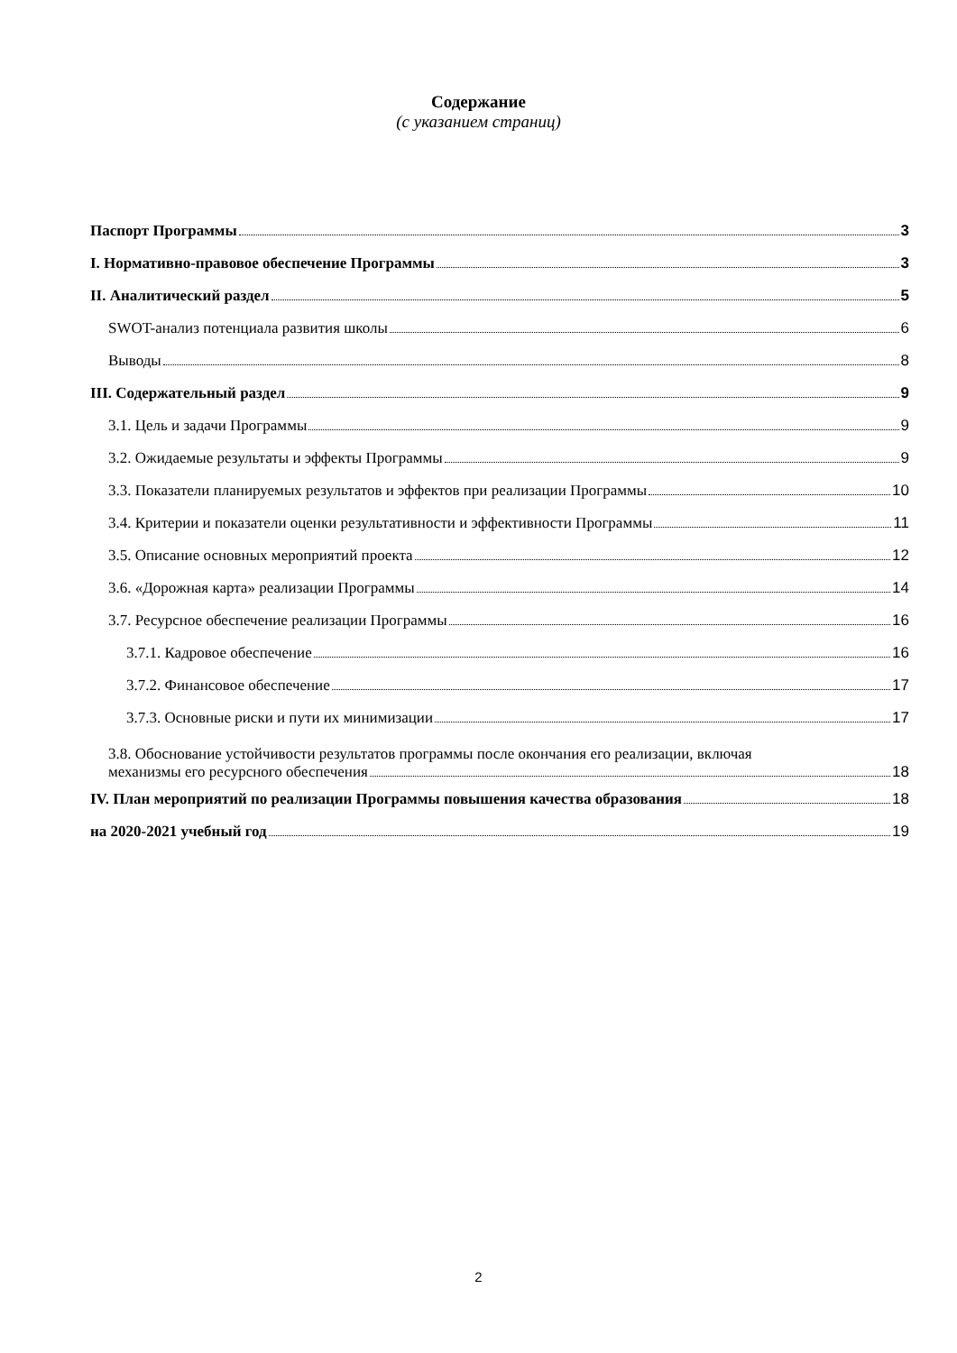Содержание
(с указанием страниц)
Паспорт Программы 3
I. Нормативно-правовое обеспечение Программы 3
II. Аналитический раздел 5
SWOT-анализ потенциала развития школы 6
Выводы 8
III. Содержательный раздел 9
3.1. Цель и задачи Программы 9
3.2. Ожидаемые результаты и эффекты Программы 9
3.3. Показатели планируемых результатов и эффектов при реализации Программы 10
3.4. Критерии и показатели оценки результативности и эффективности Программы 11
3.5. Описание основных мероприятий проекта 12
3.6. «Дорожная карта» реализации Программы 14
3.7. Ресурсное обеспечение реализации Программы 16
3.7.1. Кадровое обеспечение 16
3.7.2. Финансовое обеспечение 17
3.7.3. Основные риски и пути их минимизации 17
3.8. Обоснование устойчивости результатов программы после окончания его реализации, включая
механизмы его ресурсного обеспечения 18
IV. План мероприятий по реализации Программы повышения качества образования 18
на 2020-2021 учебный год 19
2